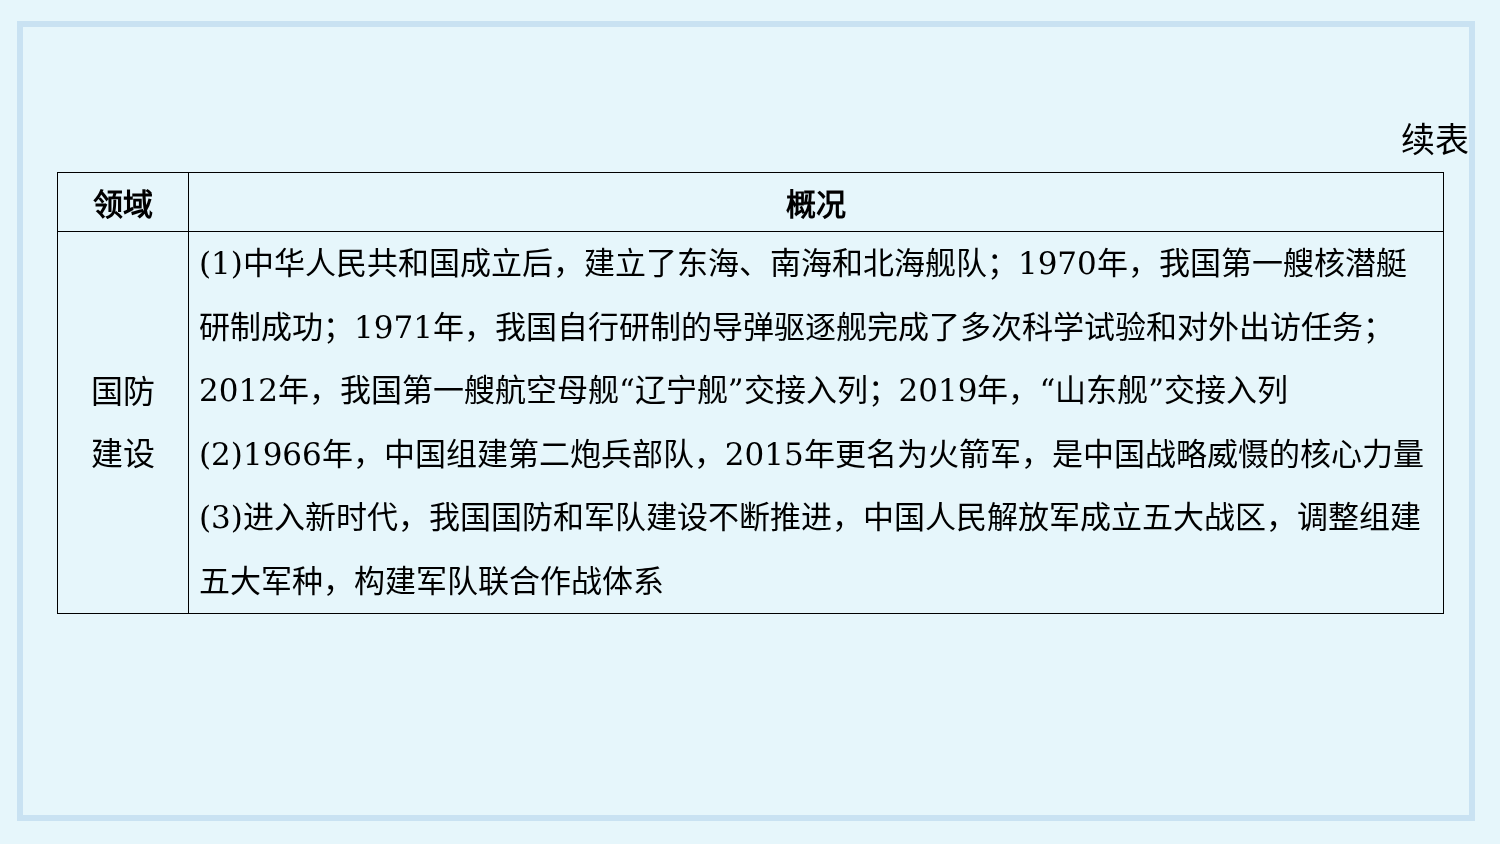续表
| 领域 | 概况 |
| --- | --- |
| 国防 建设 | (1)中华人民共和国成立后，建立了东海、南海和北海舰队；1970年，我国第一艘核潜艇研制成功；1971年，我国自行研制的导弹驱逐舰完成了多次科学试验和对外出访任务；2012年，我国第一艘航空母舰“辽宁舰”交接入列；2019年，“山东舰”交接入列 (2)1966年，中国组建第二炮兵部队，2015年更名为火箭军，是中国战略威慑的核心力量 (3)进入新时代，我国国防和军队建设不断推进，中国人民解放军成立五大战区，调整组建五大军种，构建军队联合作战体系 |